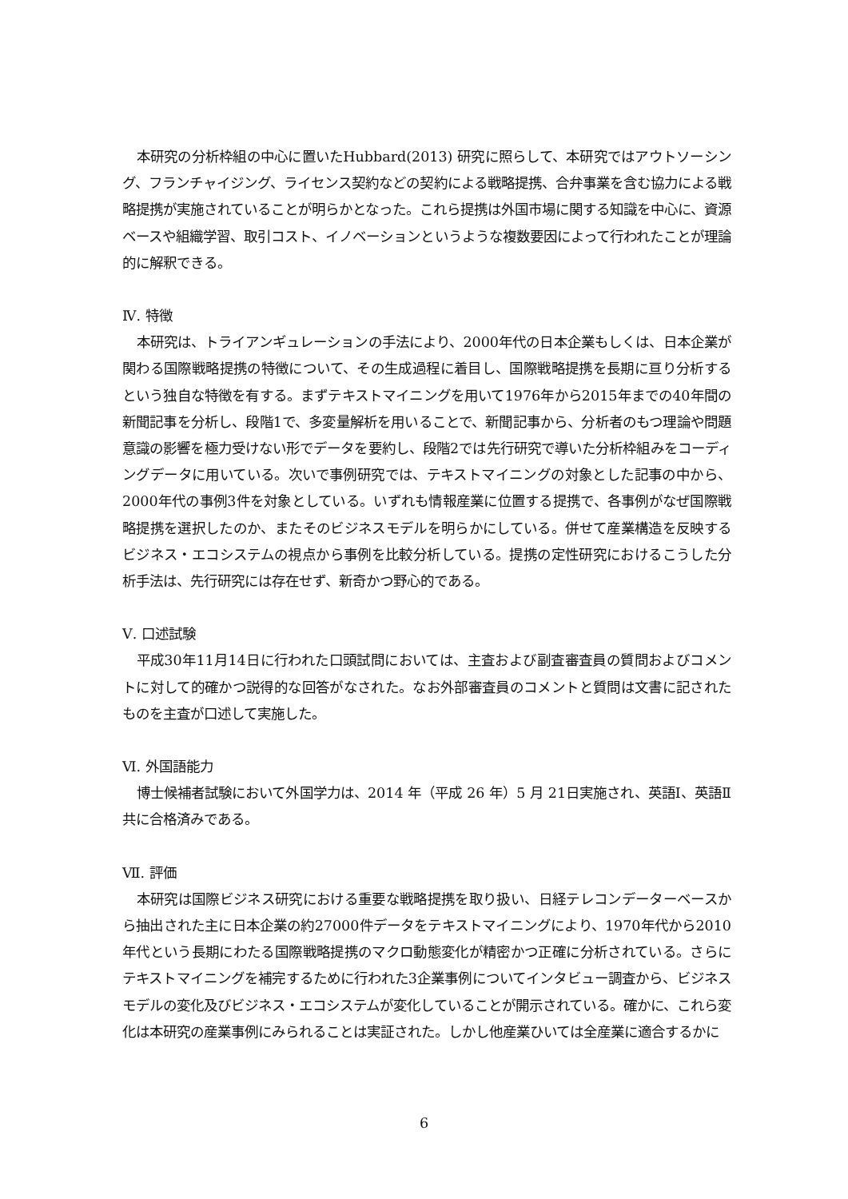本研究の分析枠組の中心に置いたHubbard(2013) 研究に照らして、本研究ではアウトソーシング、フランチャイジング、ライセンス契約などの契約による戦略提携、合弁事業を含む協力による戦略提携が実施されていることが明らかとなった。これら提携は外国市場に関する知識を中心に、資源ベースや組織学習、取引コスト、イノベーションというような複数要因によって行われたことが理論的に解釈できる。
Ⅳ. 特徴
本研究は、トライアンギュレーションの手法により、2000年代の日本企業もしくは、日本企業が関わる国際戦略提携の特徴について、その生成過程に着目し、国際戦略提携を長期に亘り分析するという独自な特徴を有する。まずテキストマイニングを用いて1976年から2015年までの40年間の新聞記事を分析し、段階1で、多変量解析を用いることで、新聞記事から、分析者のもつ理論や問題意識の影響を極力受けない形でデータを要約し、段階2では先行研究で導いた分析枠組みをコーディングデータに用いている。次いで事例研究では、テキストマイニングの対象とした記事の中から、2000年代の事例3件を対象としている。いずれも情報産業に位置する提携で、各事例がなぜ国際戦略提携を選択したのか、またそのビジネスモデルを明らかにしている。併せて産業構造を反映するビジネス・エコシステムの視点から事例を比較分析している。提携の定性研究におけるこうした分析手法は、先行研究には存在せず、新奇かつ野心的である。
Ⅴ. 口述試験
平成30年11月14日に行われた口頭試問においては、主査および副査審査員の質問およびコメントに対して的確かつ説得的な回答がなされた。なお外部審査員のコメントと質問は文書に記されたものを主査が口述して実施した。
Ⅵ. 外国語能力
博士候補者試験において外国学力は、2014 年（平成 26 年）5 月 21日実施され、英語Ⅰ、英語Ⅱ共に合格済みである。
Ⅶ. 評価
本研究は国際ビジネス研究における重要な戦略提携を取り扱い、日経テレコンデーターベースから抽出された主に日本企業の約27000件データをテキストマイニングにより、1970年代から2010年代という長期にわたる国際戦略提携のマクロ動態変化が精密かつ正確に分析されている。さらにテキストマイニングを補完するために行われた3企業事例についてインタビュー調査から、ビジネスモデルの変化及びビジネス・エコシステムが変化していることが開示されている。確かに、これら変化は本研究の産業事例にみられることは実証された。しかし他産業ひいては全産業に適合するかに
6